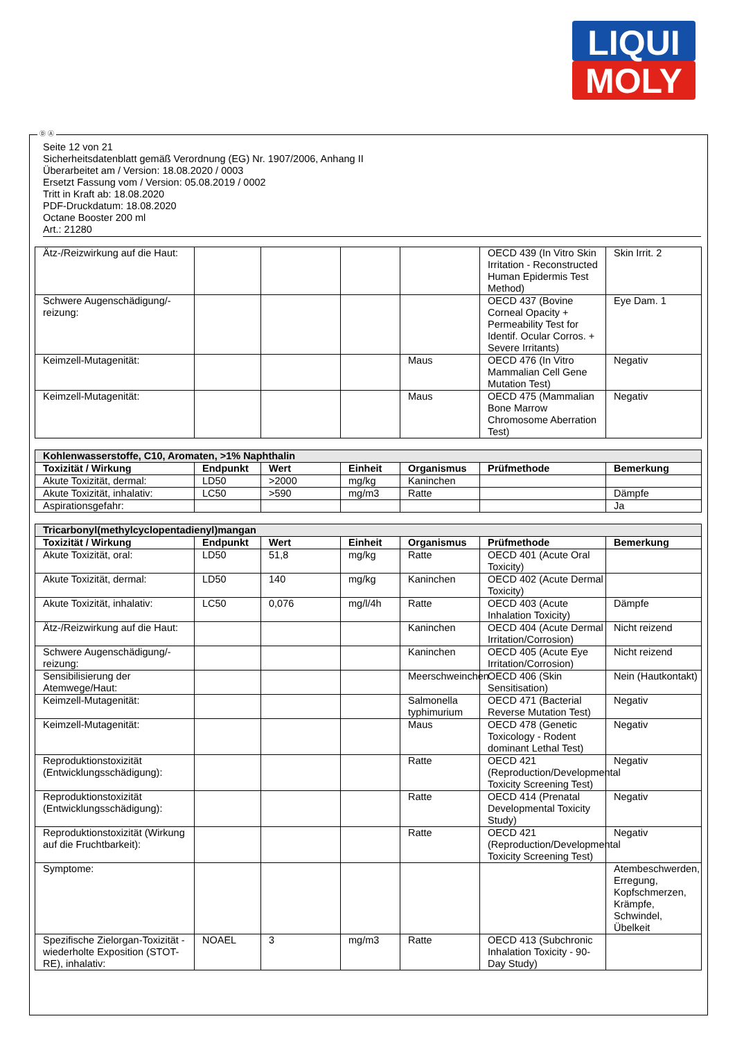LIQUI
MOLY
Ⓓ Ⓐ
Seite 12 von 21
Sicherheitsdatenblatt gemäß Verordnung (EG) Nr. 1907/2006, Anhang II
Überarbeitet am / Version: 18.08.2020 / 0003
Ersetzt Fassung vom / Version: 05.08.2019 / 0002
Tritt in Kraft ab: 18.08.2020
PDF-Druckdatum: 18.08.2020
Octane Booster 200 ml
Art.: 21280
| Ätz-/Reizwirkung auf die Haut: | | | | | OECD 439 (In Vitro Skin Irritation - Reconstructed Human Epidermis Test Method) | Skin Irrit. 2 |
| Schwere Augenschädigung/-reizung: | | | | | OECD 437 (Bovine Corneal Opacity + Permeability Test for Identif. Ocular Corros. + Severe Irritants) | Eye Dam. 1 |
| Keimzell-Mutagenität: | | | | Maus | OECD 476 (In Vitro Mammalian Cell Gene Mutation Test) | Negativ |
| Keimzell-Mutagenität: | | | | Maus | OECD 475 (Mammalian Bone Marrow Chromosome Aberration Test) | Negativ |
| Kohlenwasserstoffe, C10, Aromaten, >1% Naphthalin | | | | | | |
| Toxizität / Wirkung | Endpunkt | Wert | Einheit | Organismus | Prüfmethode | Bemerkung |
| Akute Toxizität, dermal: | LD50 | >2000 | mg/kg | Kaninchen | | |
| Akute Toxizität, inhalativ: | LC50 | >590 | mg/m3 | Ratte | | Dämpfe |
| Aspirationsgefahr: | | | | | | Ja |
| Tricarbonyl(methylcyclopentadienyl)mangan | | | | | | |
| Toxizität / Wirkung | Endpunkt | Wert | Einheit | Organismus | Prüfmethode | Bemerkung |
| Akute Toxizität, oral: | LD50 | 51,8 | mg/kg | Ratte | OECD 401 (Acute Oral Toxicity) | |
| Akute Toxizität, dermal: | LD50 | 140 | mg/kg | Kaninchen | OECD 402 (Acute Dermal Toxicity) | |
| Akute Toxizität, inhalativ: | LC50 | 0,076 | mg/l/4h | Ratte | OECD 403 (Acute Inhalation Toxicity) | Dämpfe |
| Ätz-/Reizwirkung auf die Haut: | | | | Kaninchen | OECD 404 (Acute Dermal Irritation/Corrosion) | Nicht reizend |
| Schwere Augenschädigung/-reizung: | | | | Kaninchen | OECD 405 (Acute Eye Irritation/Corrosion) | Nicht reizend |
| Sensibilisierung der Atemwege/Haut: | | | | Meerschweinchen | OECD 406 (Skin Sensitisation) | Nein (Hautkontakt) |
| Keimzell-Mutagenität: | | | | Salmonella typhimurium | OECD 471 (Bacterial Reverse Mutation Test) | Negativ |
| Keimzell-Mutagenität: | | | | Maus | OECD 478 (Genetic Toxicology - Rodent dominant Lethal Test) | Negativ |
| Reproduktionstoxizität (Entwicklungsschädigung): | | | | Ratte | OECD 421 (Reproduction/Developmental Toxicity Screening Test) | Negativ |
| Reproduktionstoxizität (Entwicklungsschädigung): | | | | Ratte | OECD 414 (Prenatal Developmental Toxicity Study) | Negativ |
| Reproduktionstoxizität (Wirkung auf die Fruchtbarkeit): | | | | Ratte | OECD 421 (Reproduction/Developmental Toxicity Screening Test) | Negativ |
| Symptome: | | | | | | Atembeschwerden, Erregung, Kopfschmerzen, Krämpfe, Schwindel, Übelkeit |
| Spezifische Zielorgan-Toxizität - wiederholte Exposition (STOT-RE), inhalativ: | NOAEL | 3 | mg/m3 | Ratte | OECD 413 (Subchronic Inhalation Toxicity - 90-Day Study) | |